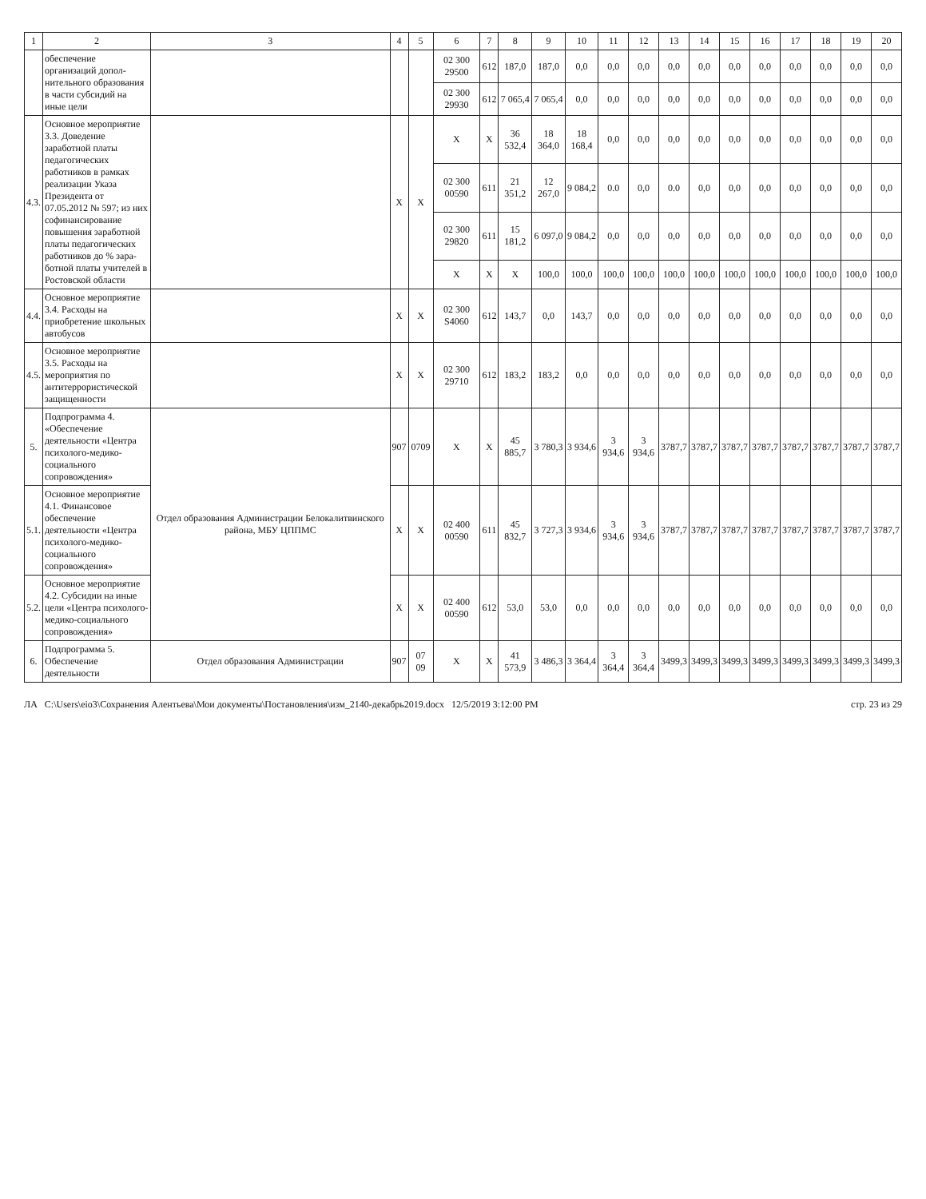| 1 | 2 | 3 | 4 | 5 | 6 | 7 | 8 | 9 | 10 | 11 | 12 | 13 | 14 | 15 | 16 | 17 | 18 | 19 | 20 |
| --- | --- | --- | --- | --- | --- | --- | --- | --- | --- | --- | --- | --- | --- | --- | --- | --- | --- | --- | --- |
| | обеспечение организаций допол-нительного образования в части субсидий на иные цели | | | | 02 300 29500 | 612 | 187,0 | 187,0 | 0,0 | 0,0 | 0,0 | 0,0 | 0,0 | 0,0 | 0,0 | 0,0 | 0,0 | 0,0 | 0,0 |
| | | | | | 02 300 29930 | 612 | 7 065,4 | 7 065,4 | 0,0 | 0,0 | 0,0 | 0,0 | 0,0 | 0,0 | 0,0 | 0,0 | 0,0 | 0,0 | 0,0 |
| 4.3. | Основное мероприятие 3.3. Доведение заработной платы педагогических работников в рамках реализации Указа Президента от 07.05.2012 № 597; из них софинансирование повышения заработной платы педагогических работников до % зара-ботной платы учителей в Ростовской области | | X | X | X | X | 36 532,4 | 18 364,0 | 18 168,4 | 0,0 | 0,0 | 0,0 | 0,0 | 0,0 | 0,0 | 0,0 | 0,0 | 0,0 | 0,0 |
| | | | | | 02 300 00590 | 611 | 21 351,2 | 12 267,0 | 9 084,2 | 0.0 | 0,0 | 0.0 | 0,0 | 0,0 | 0,0 | 0,0 | 0,0 | 0,0 | 0,0 |
| | | | | | 02 300 29820 | 611 | 15 181,2 | 6 097,0 | 9 084,2 | 0,0 | 0,0 | 0,0 | 0,0 | 0,0 | 0,0 | 0,0 | 0,0 | 0,0 | 0,0 |
| | | | | | X | X | X | 100,0 | 100,0 | 100,0 | 100,0 | 100,0 | 100,0 | 100,0 | 100,0 | 100,0 | 100,0 | 100,0 | 100,0 |
| 4.4. | Основное мероприятие 3.4. Расходы на приобретение школьных автобусов | | X | X | 02 300 S4060 | 612 | 143,7 | 0,0 | 143,7 | 0,0 | 0,0 | 0,0 | 0,0 | 0,0 | 0,0 | 0,0 | 0,0 | 0,0 | 0,0 |
| 4.5. | Основное мероприятие 3.5. Расходы на мероприятия по антитеррористической защищенности | | X | X | 02 300 29710 | 612 | 183,2 | 183,2 | 0,0 | 0,0 | 0,0 | 0,0 | 0,0 | 0,0 | 0,0 | 0,0 | 0,0 | 0,0 | 0,0 |
| 5. | Подпрограмма 4. «Обеспечение деятельности «Центра психолого-медико-социального сопровождения» | Отдел образования Администрации Белокалитвинского района, МБУ ЦППМС | 907 | 0709 | X | X | 45 885,7 | 3 780,3 | 3 934,6 | 3 934,6 | 3 934,6 | 3787,7 | 3787,7 | 3787,7 | 3787,7 | 3787,7 | 3787,7 | 3787,7 | 3787,7 |
| 5.1. | Основное мероприятие 4.1. Финансовое обеспечение деятельности «Центра психолого-медико-социального сопровождения» | | X | X | 02 400 00590 | 611 | 45 832,7 | 3 727,3 | 3 934,6 | 3 934,6 | 3 934,6 | 3787,7 | 3787,7 | 3787,7 | 3787,7 | 3787,7 | 3787,7 | 3787,7 | 3787,7 |
| 5.2. | Основное мероприятие 4.2. Субсидии на иные цели «Центра психолого-медико-социального сопровождения» | | X | X | 02 400 00590 | 612 | 53,0 | 53,0 | 0,0 | 0,0 | 0,0 | 0,0 | 0,0 | 0,0 | 0,0 | 0,0 | 0,0 | 0,0 | 0,0 |
| 6. | Подпрограмма 5. Обеспечение деятельности | Отдел образования Администрации | 907 | 07 09 | X | X | 41 573,9 | 3 486,3 | 3 364,4 | 3 364,4 | 3 364,4 | 3499,3 | 3499,3 | 3499,3 | 3499,3 | 3499,3 | 3499,3 | 3499,3 | 3499,3 |
ЛА C:\Users\eio3\Сохранения Алентьева\Мои документы\Постановления\изм_2140-декабрь2019.docx 12/5/2019 3:12:00 PM стр. 23 из 29